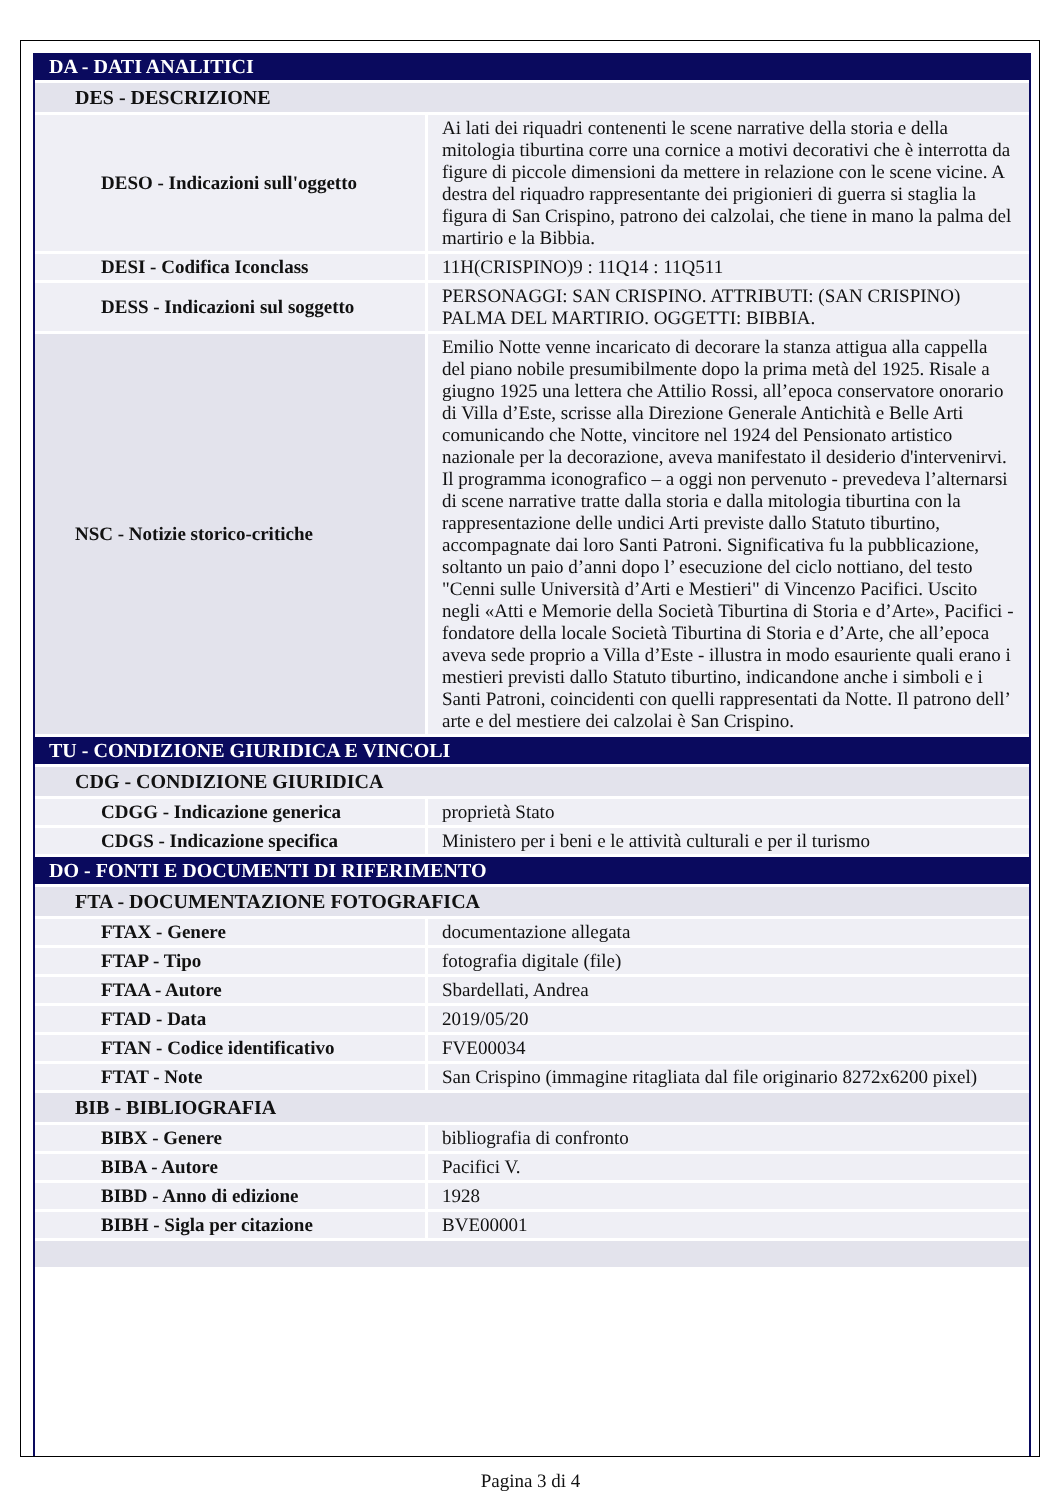| DA - DATI ANALITICI | |
| DES - DESCRIZIONE | |
| DESO - Indicazioni sull'oggetto | Ai lati dei riquadri contenenti le scene narrative della storia e della mitologia tiburtina corre una cornice a motivi decorativi che è interrotta da figure di piccole dimensioni da mettere in relazione con le scene vicine. A destra del riquadro rappresentante dei prigionieri di guerra si staglia la figura di San Crispino, patrono dei calzolai, che tiene in mano la palma del martirio e la Bibbia. |
| DESI - Codifica Iconclass | 11H(CRISPINO)9 : 11Q14 : 11Q511 |
| DESS - Indicazioni sul soggetto | PERSONAGGI: SAN CRISPINO. ATTRIBUTI: (SAN CRISPINO) PALMA DEL MARTIRIO. OGGETTI: BIBBIA. |
| NSC - Notizie storico-critiche | Emilio Notte venne incaricato di decorare la stanza attigua alla cappella del piano nobile presumibilmente dopo la prima metà del 1925. Risale a giugno 1925 una lettera che Attilio Rossi, all’epoca conservatore onorario di Villa d’Este, scrisse alla Direzione Generale Antichità e Belle Arti comunicando che Notte, vincitore nel 1924 del Pensionato artistico nazionale per la decorazione, aveva manifestato il desiderio d'intervenirvi. Il programma iconografico – a oggi non pervenuto - prevedeva l’alternarsi di scene narrative tratte dalla storia e dalla mitologia tiburtina con la rappresentazione delle undici Arti previste dallo Statuto tiburtino, accompagnate dai loro Santi Patroni. Significativa fu la pubblicazione, soltanto un paio d’anni dopo l’ esecuzione del ciclo nottiano, del testo "Cenni sulle Università d’Arti e Mestieri" di Vincenzo Pacifici. Uscito negli «Atti e Memorie della Società Tiburtina di Storia e d’Arte», Pacifici - fondatore della locale Società Tiburtina di Storia e d’Arte, che all’epoca aveva sede proprio a Villa d’Este - illustra in modo esauriente quali erano i mestieri previsti dallo Statuto tiburtino, indicandone anche i simboli e i Santi Patroni, coincidenti con quelli rappresentati da Notte. Il patrono dell’ arte e del mestiere dei calzolai è San Crispino. |
| TU - CONDIZIONE GIURIDICA E VINCOLI | |
| CDG - CONDIZIONE GIURIDICA | |
| CDGG - Indicazione generica | proprietà Stato |
| CDGS - Indicazione specifica | Ministero per i beni e le attività culturali e per il turismo |
| DO - FONTI E DOCUMENTI DI RIFERIMENTO | |
| FTA - DOCUMENTAZIONE FOTOGRAFICA | |
| FTAX - Genere | documentazione allegata |
| FTAP - Tipo | fotografia digitale (file) |
| FTAA - Autore | Sbardellati, Andrea |
| FTAD - Data | 2019/05/20 |
| FTAN - Codice identificativo | FVE00034 |
| FTAT - Note | San Crispino (immagine ritagliata dal file originario 8272x6200 pixel) |
| BIB - BIBLIOGRAFIA | |
| BIBX - Genere | bibliografia di confronto |
| BIBA - Autore | Pacifici V. |
| BIBD - Anno di edizione | 1928 |
| BIBH - Sigla per citazione | BVE00001 |
Pagina 3 di 4